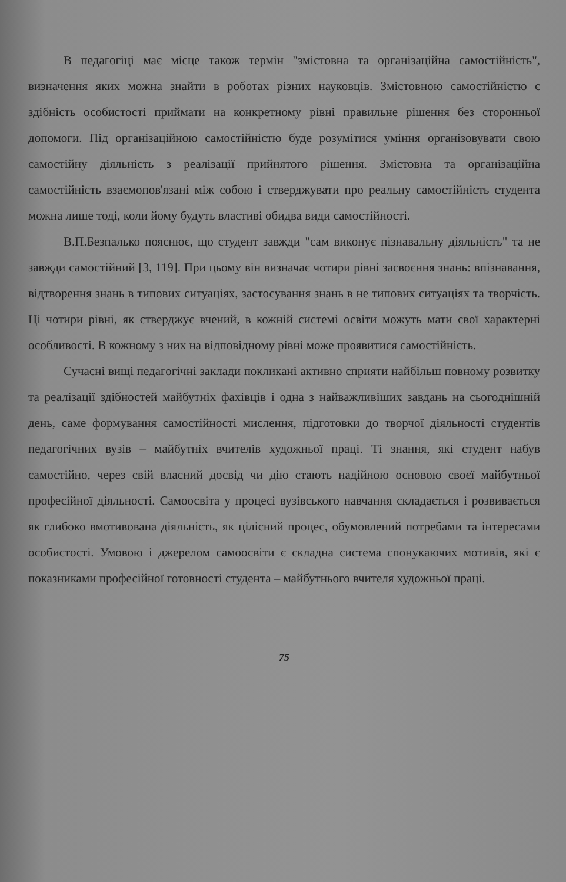В педагогіці має місце також термін "змістовна та організаційна самостійність", визначення яких можна знайти в роботах різних науковців. Змістовною самостійністю є здібність особистості приймати на конкретному рівні правильне рішення без сторонньої допомоги. Під організаційною самостійністю буде розумітися уміння організовувати свою самостійну діяльність з реалізації прийнятого рішення. Змістовна та організаційна самостійність взаємопов'язані між собою і стверджувати про реальну самостійність студента можна лише тоді, коли йому будуть властиві обидва види самостійності.
В.П.Безпалько пояснює, що студент завжди "сам виконує пізнавальну діяльність" та не завжди самостійний [3, 119]. При цьому він визначає чотири рівні засвоєння знань: впізнавання, відтворення знань в типових ситуаціях, застосування знань в не типових ситуаціях та творчість. Ці чотири рівні, як стверджує вчений, в кожній системі освіти можуть мати свої характерні особливості. В кожному з них на відповідному рівні може проявитися самостійність.
Сучасні вищі педагогічні заклади покликані активно сприяти найбільш повному розвитку та реалізації здібностей майбутніх фахівців і одна з найважливіших завдань на сьогоднішній день, саме формування самостійності мислення, підготовки до творчої діяльності студентів педагогічних вузів – майбутніх вчителів художньої праці. Ті знання, які студент набув самостійно, через свій власний досвід чи дію стають надійною основою своєї майбутньої професійної діяльності. Самоосвіта у процесі вузівського навчання складається і розвивається як глибоко вмотивована діяльність, як цілісний процес, обумовлений потребами та інтересами особистості. Умовою і джерелом самоосвіти є складна система спонукаючих мотивів, які є показниками професійної готовності студента – майбутнього вчителя художньої праці.
75